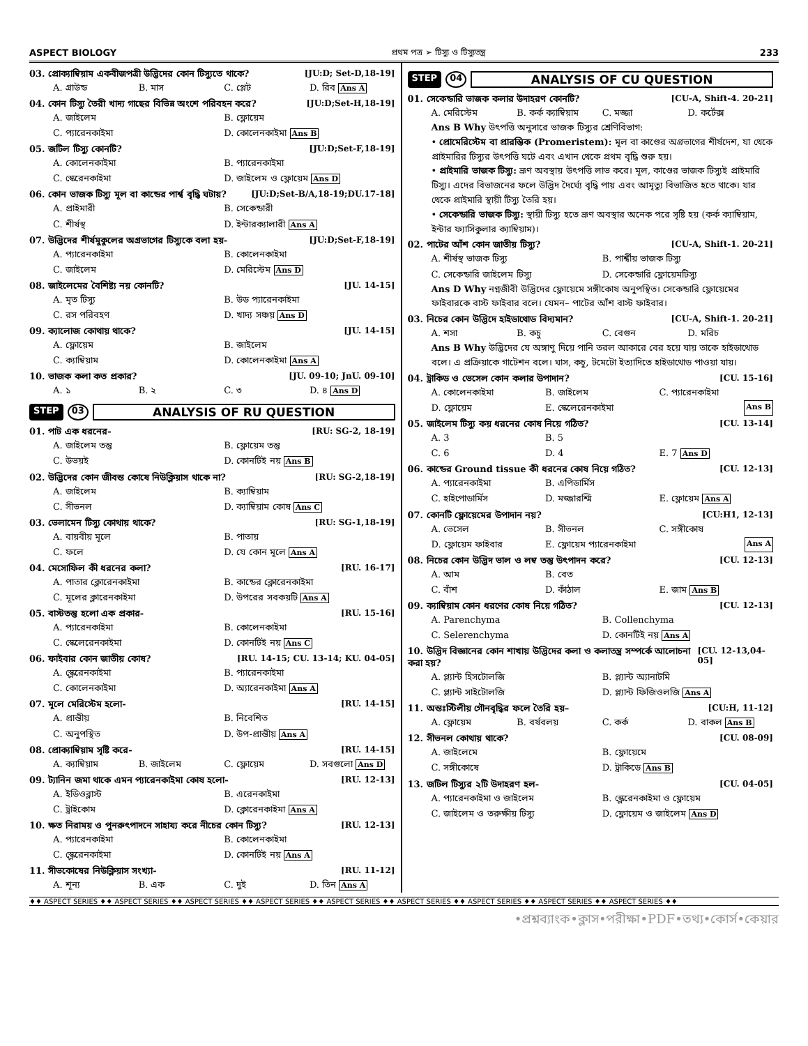ASPECT BIOLOGY প্রথম পত্র ➢ টিস্যু ও টিস্যুতন্ত্র 233
03. প্রোক্যাম্বিয়াম একবীজপত্রী উদ্ভিদের কোন টিস্যুতে থাকে? [JU:D; Set-D,18-19]
A. গ্রাউন্ড B. মাস C. প্লেট D. রিব Ans A
04. কোন টিস্যু তৈরী খাদ্য গাছের বিভিন্ন অংশে পরিবহন করে? [JU:D;Set-H,18-19]
A. জাইলেম B. ফ্লোয়েম C. প্যারেনকাইমা D. কোলেনকাইমা Ans B
05. জটিল টিস্যু কোনটি? [JU:D;Set-F,18-19]
A. কোলেনকাইমা B. প্যারেনকাইমা C. স্কেরেনকাইমা D. জাইলেম ও ফ্লোয়েম Ans D
06. কোন ভাজক টিস্যু মূল বা কান্ডের পার্শ্ব বৃদ্ধি ঘটায়? [JU:D;Set-B/A,18-19;DU.17-18]
A. প্রাইমারী B. সেকেন্ডারী C. শীর্ষস্থ D. ইন্টারক্যালারী Ans A
07. উদ্ভিদের শীর্ষমুকুলের অগ্রভাগের টিস্যুকে বলা হয়- [JU:D;Set-F,18-19]
A. প্যারেনকাইমা B. কোলেনকাইমা C. জাইলেম D. মেরিস্টেম Ans D
08. জাইলেমের বৈশিষ্ট্য নয় কোনটি? [JU. 14-15]
A. মৃত টিস্যু B. উড প্যারেনকাইমা C. রস পরিবহণ D. খাদ্য সঞ্চয় Ans D
09. ক্যালোজ কোথায় থাকে? [JU. 14-15]
A. ফ্লোয়েম B. জাইলেম C. ক্যাম্বিয়াম D. কোলেনকাইমা Ans A
10. ভাজক কলা কত প্রকার? [JU. 09-10; JnU. 09-10]
A. ১ B. ২ C. ৩ D. ৪ Ans D
STEP 03 ANALYSIS OF RU QUESTION
01. পাট এক ধরনের- [RU: SG-2, 18-19]
A. জাইলেম তন্তু B. ফ্লোয়েম তন্তু C. উভয়ই D. কোনটিই নয় Ans B
02. উদ্ভিদের কোন জীবন্ত কোষে নিউক্লিয়াস থাকে না? [RU: SG-2,18-19]
A. জাইলেম B. ক্যাম্বিয়াম C. সীভনল D. ক্যাম্বিয়াম কোষ Ans C
03. ভেলামেন টিস্যু কোথায় থাকে? [RU: SG-1,18-19]
A. বায়বীয় মূলে B. পাতায় C. ফলে D. যে কোন মূলে Ans A
04. মেসোফিল কী ধরনের কলা? [RU. 16-17]
A. পাতার ক্লোরেনকাইমা B. কান্ডের ক্লোরেনকাইমা C. মূলের ক্লারেনকাইমা D. উপরের সবকয়টি Ans A
05. বাস্টতন্তু হলো এক প্রকার- [RU. 15-16]
A. প্যারেনকাইমা B. কোলেনকাইমা C. স্কেলেরেনকাইমা D. কোনটিই নয় Ans C
06. ফাইবার কোন জাতীয় কোষ? [RU. 14-15; CU. 13-14; KU. 04-05]
A. স্ক্লেরেনকাইমা B. প্যারেনকাইমা C. কোলেনকাইমা D. অ্যারেনকাইমা Ans A
07. মূলে মেরিস্টেম হলো- [RU. 14-15]
A. প্রান্তীয় B. নিবেশিত C. অনুপস্থিত D. উপ-প্রান্তীয় Ans A
08. প্রোক্যাম্বিয়াম সৃষ্টি করে- [RU. 14-15]
A. ক্যাম্বিয়াম B. জাইলেম C. ফ্লোয়েম D. সবগুলো Ans D
09. ট্যানিন জমা থাকে এমন প্যারেনকাইমা কোষ হলো- [RU. 12-13]
A. ইডিওব্লাস্ট B. এরেনকাইমা C. ট্রাইকোম D. ক্লোরেনকাইমা Ans A
10. ক্ষত নিরাময় ও পুনরুৎপাদনে সাহায্য করে নীচের কোন টিস্যু? [RU. 12-13]
A. প্যারেনকাইমা B. কোলেনকাইমা C. স্ক্লেরেনকাইমা D. কোনটিই নয় Ans A
11. সীভকোষের নিউক্লিয়াস সংখ্যা- [RU. 11-12]
A. শূন্য B. এক C. দুই D. তিন Ans A
STEP 04 ANALYSIS OF CU QUESTION
01. সেকেন্ডারি ভাজক কলার উদাহরণ কোনটি? [CU-A, Shift-4. 20-21]
A. মেরিস্টেম B. কর্ক ক্যাম্বিয়াম C. মজ্জা D. কর্টেক্স
Ans B Why উৎপত্তি অনুসারে ভাজক টিস্যুর শ্রেণিবিভাগ:
• প্রোমেরিস্টেম বা প্রারম্ভিক (Promeristem): মূল বা কাণ্ডের অগ্রভাগের শীর্ষদেশ, যা থেকে প্রাইমারির টিস্যুর উৎপত্তি ঘটে এবং এখান থেকে প্রথম বৃদ্ধি শুরু হয়।
• প্রাইমারি ভাজক টিস্যু: ভ্রূণ অবস্থায় উৎপত্তি লাভ করে। মূল, কাণ্ডের ভাজক টিস্যুই প্রাইমারি টিস্যু। এদের বিভাজনের ফলে উদ্ভিদ দৈর্ঘ্যে বৃদ্ধি পায় এবং আমৃত্যু বিভাজিত হতে থাকে। যার থেকে প্রাইমারি স্থায়ী টিস্যু তৈরি হয়।
• সেকেন্ডারি ভাজক টিস্যু: স্থায়ী টিস্যু হতে ভ্রূণ অবস্থার অনেক পরে সৃষ্টি হয় (কর্ক ক্যাম্বিয়াম, ইন্টার ফ্যাসিকুলার ক্যাম্বিয়াম)।
02. পাটের আঁশ কোন জাতীয় টিস্যু? [CU-A, Shift-1. 20-21]
A. শীর্ষস্থ ভাজক টিস্যু B. পার্শ্বীয় ভাজক টিস্যু C. সেকেন্ডারি জাইলেম টিস্যু D. সেকেন্ডারি ফ্লোয়েমটিস্যু
Ans D Why নগ্নজীবী উদ্ভিদের ফ্লোয়েমে সঙ্গীকোষ অনুপস্থিত। সেকেন্ডারি ফ্লোয়েমের ফাইবারকে বাস্ট ফাইবার বলে। যেমন– পাটের আঁশ বাস্ট ফাইবার।
03. নিচের কোন উদ্ভিদে হাইডাথোড বিদ্যমান? [CU-A, Shift-1. 20-21]
A. শসা B. কচু C. বেগুন D. মরিচ
Ans B Why উদ্ভিদের যে অঙ্গাণু দিয়ে পানি তরল আকারে বের হয়ে যায় তাকে হাইডাথোড বলে। এ প্রক্রিয়াকে গাটেশন বলে। ঘাস, কচু, টমেটো ইত্যাদিতে হাইডাথোড পাওয়া যায়।
04. ট্রাকিড ও ভেসেল কোন কলার উপাদান? [CU. 15-16]
A. কোলেনকাইমা B. জাইলেম C. প্যারেনকাইমা D. ফ্লোয়েম E. স্কেলেরেনকাইমা Ans B
05. জাইলেম টিস্যু কয় ধরনের কোষ নিয়ে গঠিত? [CU. 13-14]
A. 3 B. 5 C. 6 D. 4 E. 7 Ans D
06. কান্ডের Ground tissue কী ধরনের কোষ নিয়ে গঠিত? [CU. 12-13]
A. প্যারেনকাইমা B. এপিডার্মিস C. হাইপোডার্মিস D. মজ্জারশ্মি E. ফ্লোয়েম Ans A
07. কোনটি ফ্লোয়েমের উপাদান নয়? [CU:H1, 12-13]
A. ভেসেল B. সীভনল C. সঙ্গীকোষ D. ফ্লোয়েম ফাইবার E. ফ্লোয়েম প্যারেনকাইমা Ans A
08. নিচের কোন উদ্ভিদ ভাল ও লম্ব তন্তু উৎপাদন করে? [CU. 12-13]
A. আম B. বেত C. বাঁশ D. কাঁঠাল E. জাম Ans B
09. ক্যাম্বিয়াম কোন ধরণের কোষ নিয়ে গঠিত? [CU. 12-13]
A. Parenchyma B. Collenchyma C. Selerenchyma D. কোনটিই নয় Ans A
10. উদ্ভিদ বিজ্ঞানের কোন শাখায় উদ্ভিদের কলা ও কলাতন্ত্র সম্পর্কে আলোচনা করা হয়? [CU. 12-13,04-05]
A. প্ল্যান্ট হিসটোলজি B. প্ল্যান্ট অ্যানাটমি C. প্ল্যান্ট সাইটোলজি D. প্ল্যান্ট ফিজিওলজি Ans A
11. অন্তঃস্টিলীয় গৌনবৃদ্ধির ফলে তৈরি হয়– [CU:H, 11-12]
A. ফ্লোয়েম B. বর্ষবলয় C. কর্ক D. বাকল Ans B
12. সীভনল কোথায় থাকে? [CU. 08-09]
A. জাইলেমে B. ফ্লোয়েমে C. সঙ্গীকোষে D. ট্রাকিডে Ans B
13. জটিল টিস্যুর ২টি উদাহরণ হল- [CU. 04-05]
A. প্যারেনকাইমা ও জাইলেম B. স্ক্লেরেনকাইমা ও ফ্লোয়েম C. জাইলেম ও তরুক্ষীয় টিস্যু D. ফ্লোয়েম ও জাইলেম Ans D
♦♦ ASPECT SERIES ♦♦ ASPECT SERIES ♦♦ ASPECT SERIES ♦♦ ASPECT SERIES ♦♦ ASPECT SERIES ♦♦ ASPECT SERIES ♦♦ ASPECT SERIES ♦♦ ASPECT SERIES ♦♦ ASPECT SERIES ♦♦
•প্রশ্নব্যাংক•ক্লাস•পরীক্ষা•PDF•তথ্য•কোর্স•কেয়ার